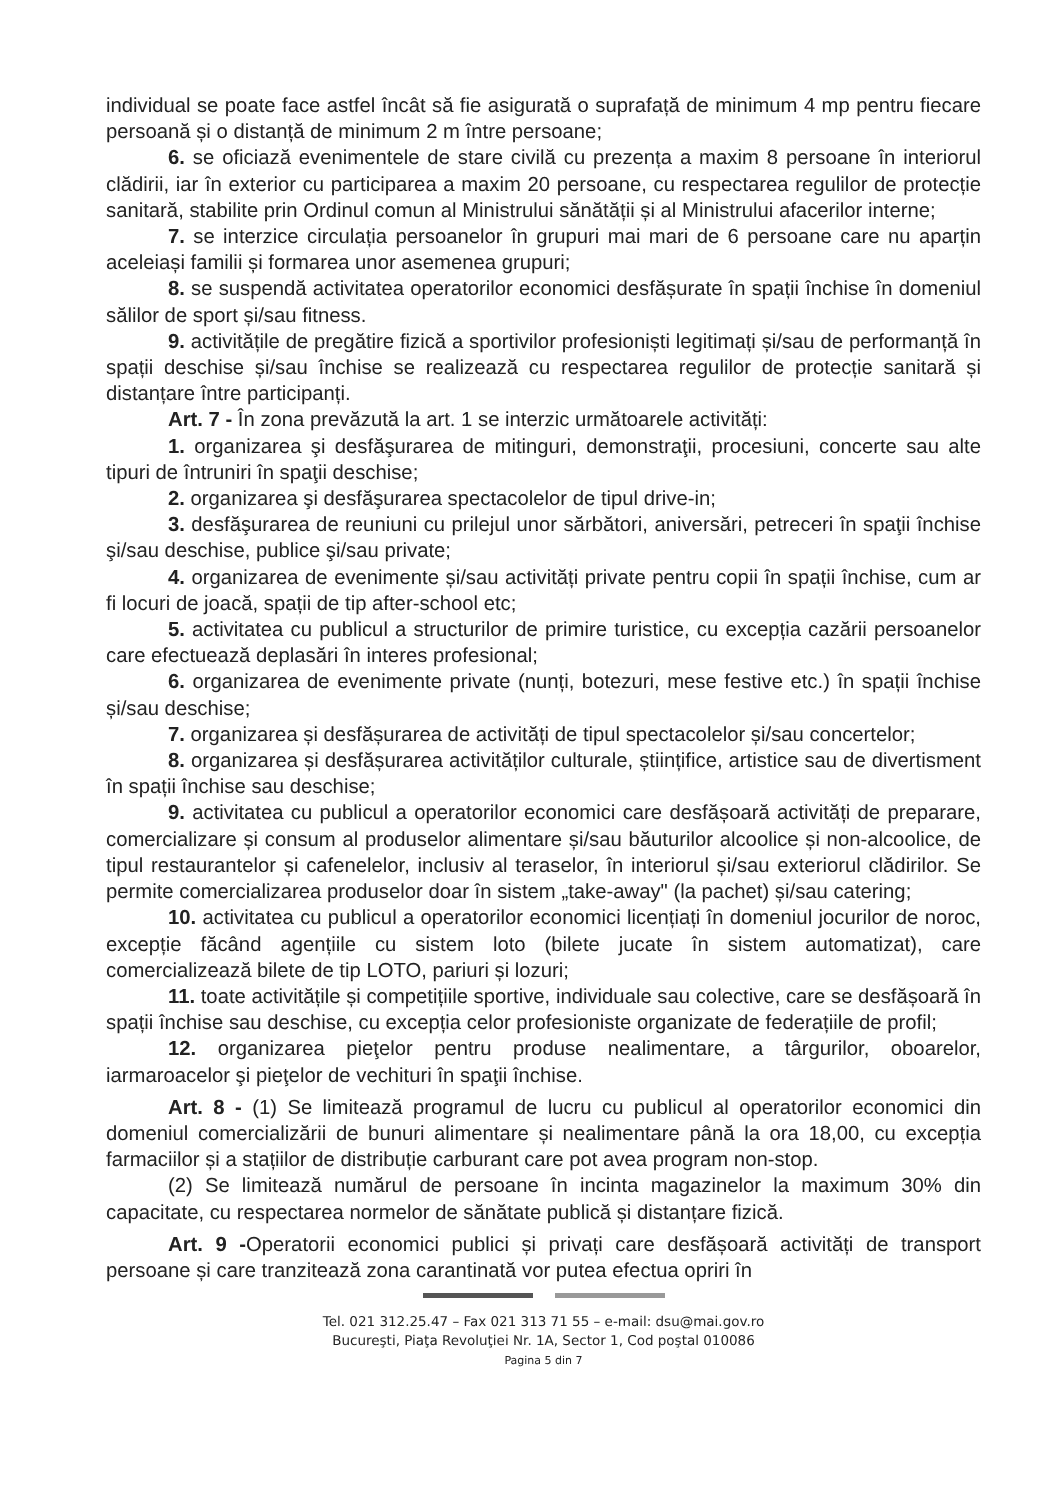individual se poate face astfel încât să fie asigurată o suprafață de minimum 4 mp pentru fiecare persoană și o distanță de minimum 2 m între persoane;
6. se oficiază evenimentele de stare civilă cu prezența a maxim 8 persoane în interiorul clădirii, iar în exterior cu participarea a maxim 20 persoane, cu respectarea regulilor de protecție sanitară, stabilite prin Ordinul comun al Ministrului sănătății și al Ministrului afacerilor interne;
7. se interzice circulația persoanelor în grupuri mai mari de 6 persoane care nu aparțin aceleiași familii și formarea unor asemenea grupuri;
8. se suspendă activitatea operatorilor economici desfășurate în spații închise în domeniul sălilor de sport și/sau fitness.
9. activitățile de pregătire fizică a sportivilor profesioniști legitimați și/sau de performanță în spații deschise și/sau închise se realizează cu respectarea regulilor de protecție sanitară și distanțare între participanți.
Art. 7 - În zona prevăzută la art. 1 se interzic următoarele activități:
1. organizarea şi desfăşurarea de mitinguri, demonstraţii, procesiuni, concerte sau alte tipuri de întruniri în spaţii deschise;
2. organizarea şi desfăşurarea spectacolelor de tipul drive-in;
3. desfăşurarea de reuniuni cu prilejul unor sărbători, aniversări, petreceri în spaţii închise şi/sau deschise, publice şi/sau private;
4. organizarea de evenimente și/sau activități private pentru copii în spații închise, cum ar fi locuri de joacă, spații de tip after-school etc;
5. activitatea cu publicul a structurilor de primire turistice, cu excepția cazării persoanelor care efectuează deplasări în interes profesional;
6. organizarea de evenimente private (nunți, botezuri, mese festive etc.) în spații închise și/sau deschise;
7. organizarea și desfășurarea de activități de tipul spectacolelor și/sau concertelor;
8. organizarea și desfășurarea activităților culturale, științifice, artistice sau de divertisment în spații închise sau deschise;
9. activitatea cu publicul a operatorilor economici care desfășoară activități de preparare, comercializare și consum al produselor alimentare și/sau băuturilor alcoolice și non-alcoolice, de tipul restaurantelor și cafenelelor, inclusiv al teraselor, în interiorul și/sau exteriorul clădirilor. Se permite comercializarea produselor doar în sistem „take-away" (la pachet) și/sau catering;
10. activitatea cu publicul a operatorilor economici licențiați în domeniul jocurilor de noroc, excepție făcând agențiile cu sistem loto (bilete jucate în sistem automatizat), care comercializează bilete de tip LOTO, pariuri și lozuri;
11. toate activitățile și competițiile sportive, individuale sau colective, care se desfășoară în spații închise sau deschise, cu excepția celor profesioniste organizate de federațiile de profil;
12. organizarea pieţelor pentru produse nealimentare, a târgurilor, oboarelor, iarmaroacelor şi pieţelor de vechituri în spaţii închise.
Art. 8 - (1) Se limitează programul de lucru cu publicul al operatorilor economici din domeniul comercializării de bunuri alimentare și nealimentare până la ora 18,00, cu excepția farmaciilor și a stațiilor de distribuție carburant care pot avea program non-stop.
(2) Se limitează numărul de persoane în incinta magazinelor la maximum 30% din capacitate, cu respectarea normelor de sănătate publică și distanțare fizică.
Art. 9 -Operatorii economici publici și privați care desfășoară activități de transport persoane și care tranzitează zona carantinată vor putea efectua opriri în
Tel. 021 312.25.47 – Fax 021 313 71 55 – e-mail: dsu@mai.gov.ro
Bucureşti, Piaţa Revoluţiei Nr. 1A, Sector 1, Cod poştal 010086
Pagina 5 din 7